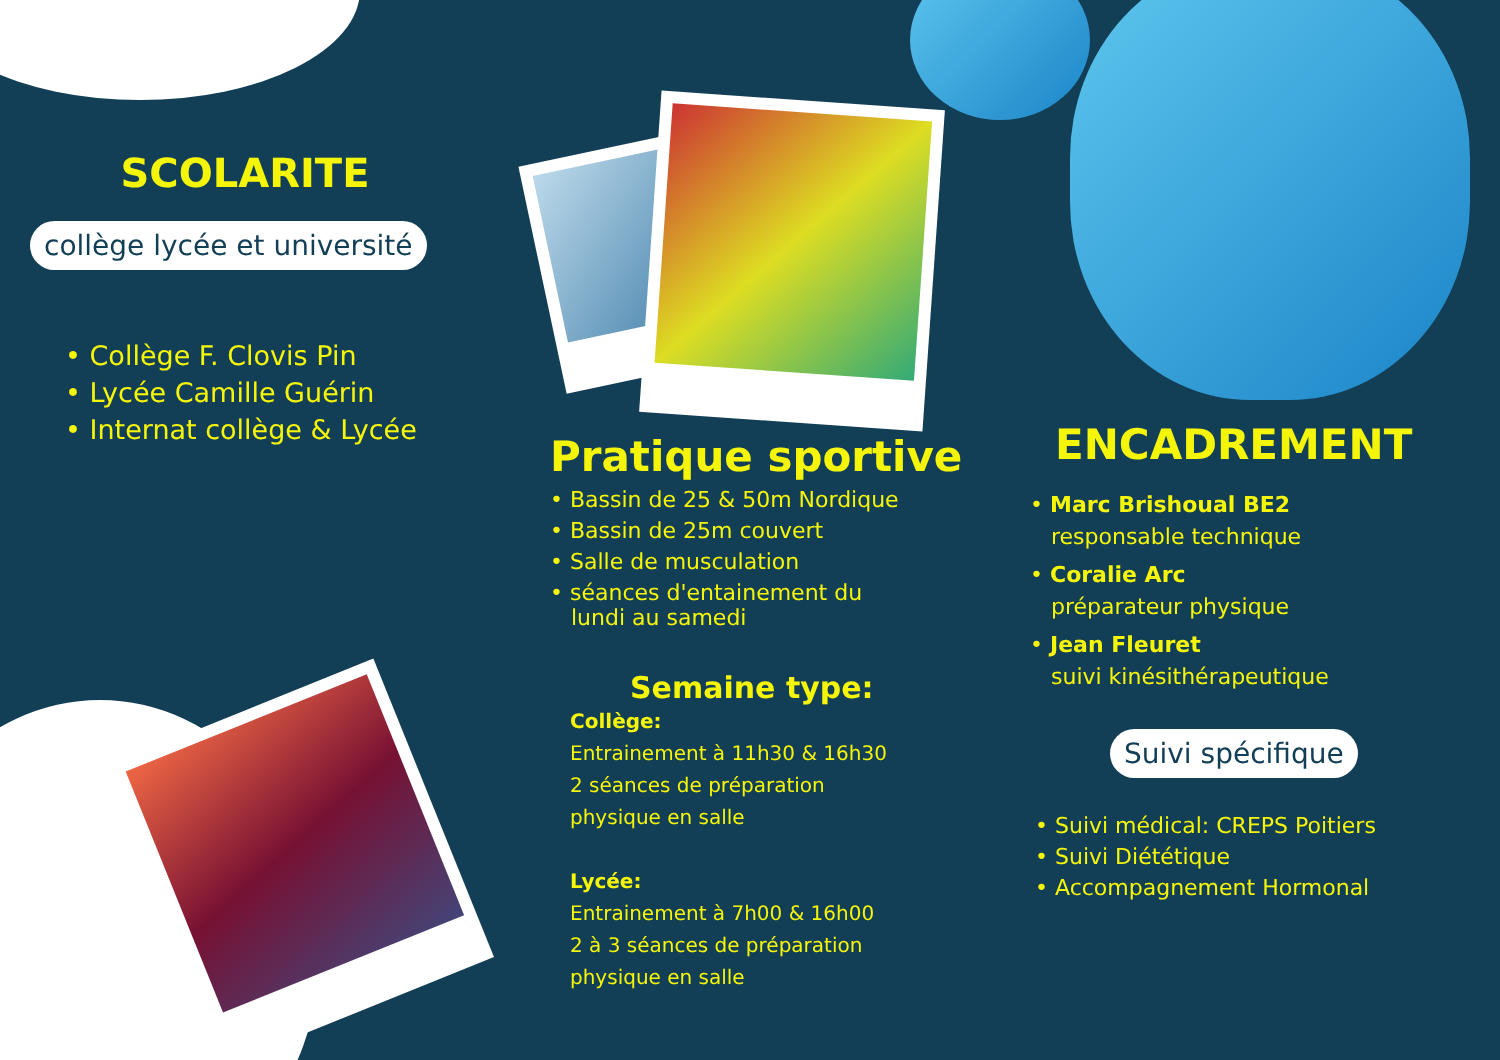SCOLARITE
collège lycée et université
• Collège F. Clovis Pin
• Lycée Camille Guérin
• Internat collège & Lycée
Pratique sportive
• Bassin de 25 & 50m Nordique
• Bassin de 25m couvert
• Salle de musculation
• séances d'entainement du
lundi au samedi
Semaine type:
Collège:
Entrainement à 11h30 & 16h30
2 séances de préparation
physique en salle
Lycée:
Entrainement à 7h00 & 16h00
2 à 3 séances de préparation
physique en salle
ENCADREMENT
• Marc Brishoual BE2
responsable technique
• Coralie Arc
préparateur physique
• Jean Fleuret
suivi kinésithérapeutique
Suivi spécifique
• Suivi médical: CREPS Poitiers
• Suivi Diététique
• Accompagnement Hormonal